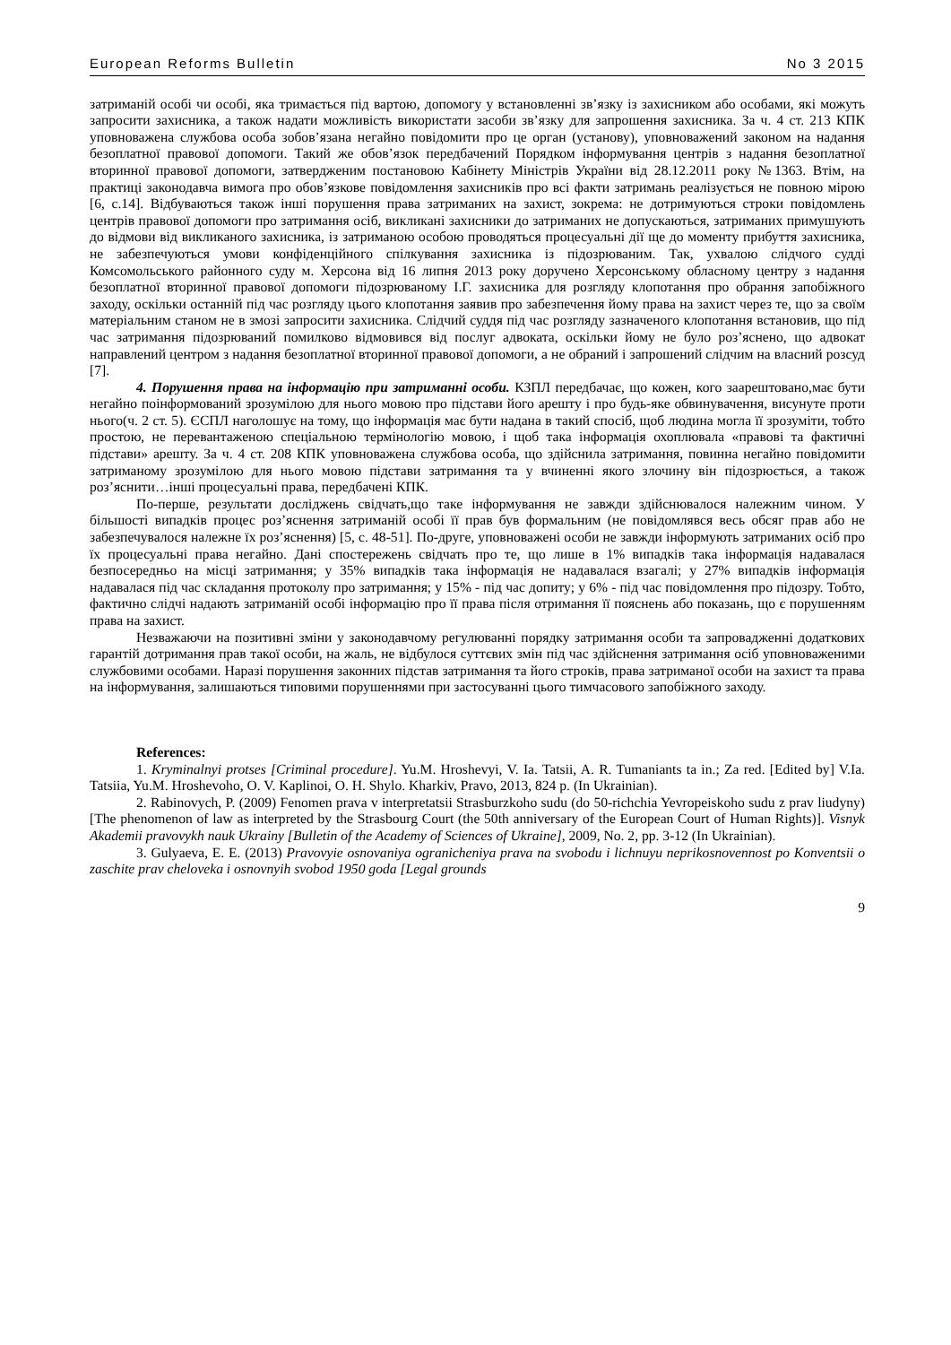European Reforms Bulletin No 3 2015
затриманій особі чи особі, яка тримається під вартою, допомогу у встановленні зв’язку із захисником або особами, які можуть запросити захисника, а також надати можливість використати засоби зв’язку для запрошення захисника. За ч. 4 ст. 213 КПК уповноважена службова особа зобов’язана негайно повідомити про це орган (установу), уповноважений законом на надання безоплатної правової допомоги. Такий же обов’язок передбачений Порядком інформування центрів з надання безоплатної вторинної правової допомоги, затвердженим постановою Кабінету Міністрів України від 28.12.2011 року №1363. Втім, на практиці законодавча вимога про обов’язкове повідомлення захисників про всі факти затримань реалізується не повною мірою [6, с.14]. Відбуваються також інші порушення права затриманих на захист, зокрема: не дотримуються строки повідомлень центрів правової допомоги про затримання осіб, викликані захисники до затриманих не допускаються, затриманих примушують до відмови від викликаного захисника, із затриманою особою проводяться процесуальні дії ще до моменту прибуття захисника, не забезпечуються умови конфіденційного спілкування захисника із підозрюваним. Так, ухвалою слідчого судді Комсомольського районного суду м. Херсона від 16 липня 2013 року доручено Херсонському обласному центру з надання безоплатної вторинної правової допомоги підозрюваному І.Г. захисника для розгляду клопотання про обрання запобіжного заходу, оскільки останній під час розгляду цього клопотання заявив про забезпечення йому права на захист через те, що за своїм матеріальним станом не в змозі запросити захисника. Слідчий суддя під час розгляду зазначеного клопотання встановив, що під час затримання підозрюваний помилково відмовився від послуг адвоката, оскільки йому не було роз’яснено, що адвокат направлений центром з надання безоплатної вторинної правової допомоги, а не обраний і запрошений слідчим на власний розсуд [7].
4. Порушення права на інформацію при затриманні особи. КЗПЛ передбачає, що кожен, кого заарештовано,має бути негайно поінформований зрозумілою для нього мовою про підстави його арешту і про будь-яке обвинувачення, висунуте проти нього(ч. 2 ст. 5). ЄСПЛ наголошує на тому, що інформація має бути надана в такий спосіб, щоб людина могла її зрозуміти, тобто простою, не перевантаженою спеціальною термінологію мовою, і щоб така інформація охоплювала «правові та фактичні підстави» арешту. За ч. 4 ст. 208 КПК уповноважена службова особа, що здійснила затримання, повинна негайно повідомити затриманому зрозумілою для нього мовою підстави затримання та у вчиненні якого злочину він підозрюється, а також роз’яснити…інші процесуальні права, передбачені КПК.
По-перше, результати досліджень свідчать,що таке інформування не завжди здійснювалося належним чином. У більшості випадків процес роз’яснення затриманій особі її прав був формальним (не повідомлявся весь обсяг прав або не забезпечувалося належне їх роз’яснення) [5, с. 48-51]. По-друге, уповноважені особи не завжди інформують затриманих осіб про їх процесуальні права негайно. Дані спостережень свідчать про те, що лише в 1% випадків така інформація надавалася безпосередньо на місці затримання; у 35% випадків така інформація не надавалася взагалі; у 27% випадків інформація надавалася під час складання протоколу про затримання; у 15% - під час допиту; у 6% - під час повідомлення про підозру. Тобто, фактично слідчі надають затриманій особі інформацію про її права після отримання її пояснень або показань, що є порушенням права на захист.
Незважаючи на позитивні зміни у законодавчому регулюванні порядку затримання особи та запровадженні додаткових гарантій дотримання прав такої особи, на жаль, не відбулося суттєвих змін під час здійснення затримання осіб уповноваженими службовими особами. Наразі порушення законних підстав затримання та його строків, права затриманої особи на захист та права на інформування, залишаються типовими порушеннями при застосуванні цього тимчасового запобіжного заходу.
References:
1. Kryminalnyi protses [Criminal procedure]. Yu.M. Hroshevyi, V. Ia. Tatsii, A. R. Tumaniants ta in.; Za red. [Edited by] V.Ia. Tatsiia, Yu.M. Hroshevoho, O. V. Kaplinoi, O. H. Shylo. Kharkiv, Pravo, 2013, 824 p. (In Ukrainian).
2. Rabinovych, P. (2009) Fenomen prava v interpretatsii Strasburzkoho sudu (do 50-richchia Yevropeiskoho sudu z prav liudyny) [The phenomenon of law as interpreted by the Strasbourg Court (the 50th anniversary of the European Court of Human Rights)]. Visnyk Akademii pravovykh nauk Ukrainy [Bulletin of the Academy of Sciences of Ukraine], 2009, No. 2, pp. 3-12 (In Ukrainian).
3. Gulyaeva, E. E. (2013) Pravovyie osnovaniya ogranicheniya prava na svobodu i lichnuyu neprikosnovennost po Konventsii o zaschite prav cheloveka i osnovnyih svobod 1950 goda [Legal grounds
9